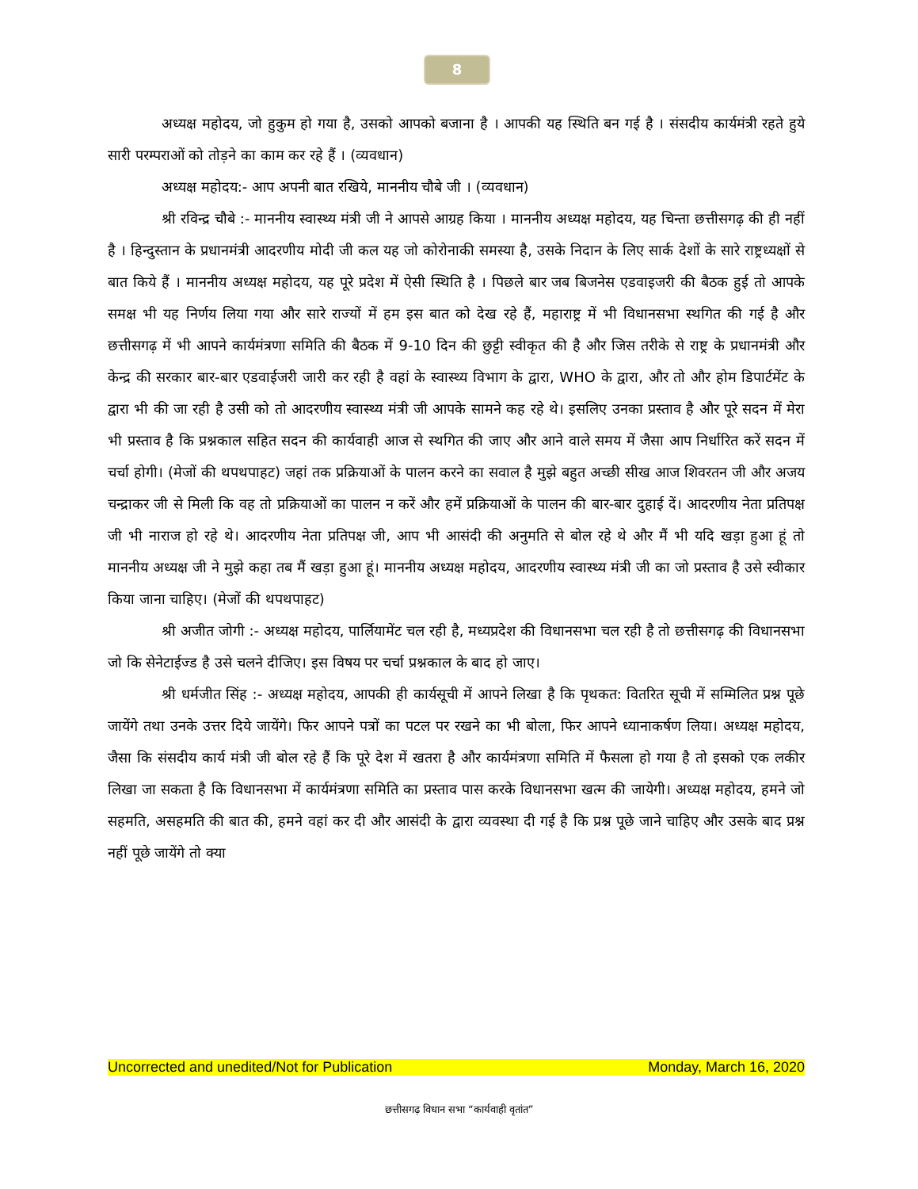8
अध्यक्ष महोदय, जो हुकुम हो गया है, उसको आपको बजाना है । आपकी यह स्थिति बन गई है । संसदीय कार्यमंत्री रहते हुये सारी परम्पराओं को तोड़ने का काम कर रहे हैं । (व्यवधान)
अध्यक्ष महोदय:- आप अपनी बात रखिये, माननीय चौबे जी । (व्यवधान)
श्री रविन्द्र चौबे :- माननीय स्वास्थ्य मंत्री जी ने आपसे आग्रह किया । माननीय अध्यक्ष महोदय, यह चिन्ता छत्तीसगढ़ की ही नहीं है । हिन्दुस्तान के प्रधानमंत्री आदरणीय मोदी जी कल यह जो कोरोनाकी समस्या है, उसके निदान के लिए सार्क देशों के सारे राष्ट्रध्यक्षों से बात किये हैं । माननीय अध्यक्ष महोदय, यह पूरे प्रदेश में ऐसी स्थिति है । पिछले बार जब बिजनेस एडवाइजरी की बैठक हुई तो आपके समक्ष भी यह निर्णय लिया गया और सारे राज्यों में हम इस बात को देख रहे हैं, महाराष्ट्र में भी विधानसभा स्थगित की गई है और छत्तीसगढ़ में भी आपने कार्यमंत्रणा समिति की बैठक में 9-10 दिन की छुट्टी स्वीकृत की है और जिस तरीके से राष्ट्र के प्रधानमंत्री और केन्द्र की सरकार बार-बार एडवाईजरी जारी कर रही है वहां के स्वास्थ्य विभाग के द्वारा, WHO के द्वारा, और तो और होम डिपार्टमेंट के द्वारा भी की जा रही है उसी को तो आदरणीय स्वास्थ्य मंत्री जी आपके सामने कह रहे थे। इसलिए उनका प्रस्ताव है और पूरे सदन में मेरा भी प्रस्ताव है कि प्रश्नकाल सहित सदन की कार्यवाही आज से स्थगित की जाए और आने वाले समय में जैसा आप निर्धारित करें सदन में चर्चा होगी। (मेजों की थपथपाहट) जहां तक प्रक्रियाओं के पालन करने का सवाल है मुझे बहुत अच्छी सीख आज शिवरतन जी और अजय चन्द्राकर जी से मिली कि वह तो प्रक्रियाओं का पालन न करें और हमें प्रक्रियाओं के पालन की बार-बार दुहाई दें। आदरणीय नेता प्रतिपक्ष जी भी नाराज हो रहे थे। आदरणीय नेता प्रतिपक्ष जी, आप भी आसंदी की अनुमति से बोल रहे थे और मैं भी यदि खड़ा हुआ हूं तो माननीय अध्यक्ष जी ने मुझे कहा तब मैं खड़ा हुआ हूं। माननीय अध्यक्ष महोदय, आदरणीय स्वास्थ्य मंत्री जी का जो प्रस्ताव है उसे स्वीकार किया जाना चाहिए। (मेजों की थपथपाहट)
श्री अजीत जोगी :- अध्यक्ष महोदय, पार्लियामेंट चल रही है, मध्यप्रदेश की विधानसभा चल रही है तो छत्तीसगढ़ की विधानसभा जो कि सेनेटाईज्ड है उसे चलने दीजिए। इस विषय पर चर्चा प्रश्नकाल के बाद हो जाए।
श्री धर्मजीत सिंह :- अध्यक्ष महोदय, आपकी ही कार्यसूची में आपने लिखा है कि पृथकत: वितरित सूची में सम्मिलित प्रश्न पूछे जायेंगे तथा उनके उत्तर दिये जायेंगे। फिर आपने पत्रों का पटल पर रखने का भी बोला, फिर आपने ध्यानाकर्षण लिया। अध्यक्ष महोदय, जैसा कि संसदीय कार्य मंत्री जी बोल रहे हैं कि पूरे देश में खतरा है और कार्यमंत्रणा समिति में फैसला हो गया है तो इसको एक लकीर लिखा जा सकता है कि विधानसभा में कार्यमंत्रणा समिति का प्रस्ताव पास करके विधानसभा खत्म की जायेगी। अध्यक्ष महोदय, हमने जो सहमति, असहमति की बात की, हमने वहां कर दी और आसंदी के द्वारा व्यवस्था दी गई है कि प्रश्न पूछे जाने चाहिए और उसके बाद प्रश्न नहीं पूछे जायेंगे तो क्या
Uncorrected and unedited/Not for Publication Monday, March 16, 2020
छत्तीसगढ़ विधान सभा “कार्यवाही वृतांत”